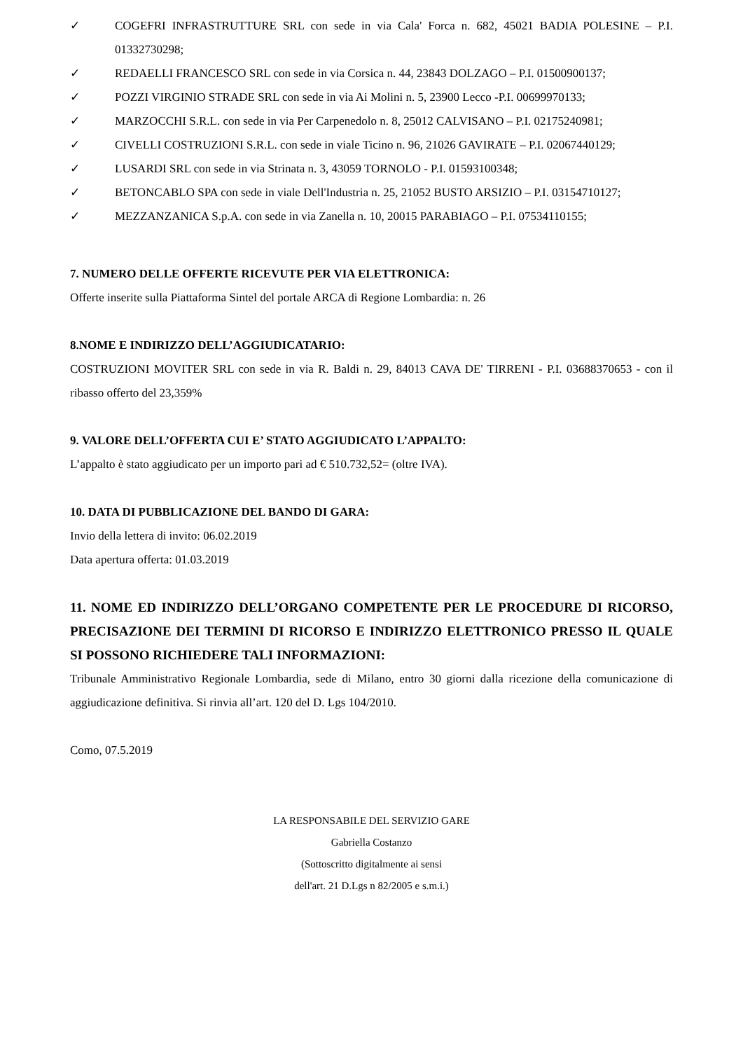✓ COGEFRI INFRASTRUTTURE SRL con sede in via Cala' Forca n. 682, 45021 BADIA POLESINE – P.I. 01332730298;
✓ REDAELLI FRANCESCO SRL con sede in via Corsica n. 44, 23843 DOLZAGO – P.I. 01500900137;
✓ POZZI VIRGINIO STRADE SRL con sede in via Ai Molini n. 5, 23900 Lecco -P.I. 00699970133;
✓ MARZOCCHI S.R.L. con sede in via Per Carpenedolo n. 8, 25012 CALVISANO – P.I. 02175240981;
✓ CIVELLI COSTRUZIONI S.R.L. con sede in viale Ticino n. 96, 21026 GAVIRATE – P.I. 02067440129;
✓ LUSARDI SRL con sede in via Strinata n. 3, 43059 TORNOLO - P.I. 01593100348;
✓ BETONCABLO SPA con sede in viale Dell'Industria n. 25, 21052 BUSTO ARSIZIO – P.I. 03154710127;
✓ MEZZANZANICA S.p.A. con sede in via Zanella n. 10, 20015 PARABIAGO – P.I. 07534110155;
7. NUMERO DELLE OFFERTE RICEVUTE PER VIA ELETTRONICA:
Offerte inserite sulla Piattaforma Sintel del portale ARCA di Regione Lombardia: n. 26
8.NOME E INDIRIZZO DELL’AGGIUDICATARIO:
COSTRUZIONI MOVITER SRL con sede in via R. Baldi n. 29, 84013 CAVA DE' TIRRENI - P.I. 03688370653 - con il ribasso offerto del 23,359%
9. VALORE DELL’OFFERTA CUI E’ STATO AGGIUDICATO L’APPALTO:
L’appalto è stato aggiudicato per un importo pari ad € 510.732,52= (oltre IVA).
10. DATA DI PUBBLICAZIONE DEL BANDO DI GARA:
Invio della lettera di invito: 06.02.2019
Data apertura offerta: 01.03.2019
11. NOME ED INDIRIZZO DELL’ORGANO COMPETENTE PER LE PROCEDURE DI RICORSO, PRECISAZIONE DEI TERMINI DI RICORSO E INDIRIZZO ELETTRONICO PRESSO IL QUALE SI POSSONO RICHIEDERE TALI INFORMAZIONI:
Tribunale Amministrativo Regionale Lombardia, sede di Milano, entro 30 giorni dalla ricezione della comunicazione di aggiudicazione definitiva. Si rinvia all’art. 120 del D. Lgs 104/2010.
Como, 07.5.2019
LA RESPONSABILE DEL SERVIZIO GARE
Gabriella Costanzo
(Sottoscritto digitalmente ai sensi
dell'art. 21 D.Lgs n 82/2005 e s.m.i.)